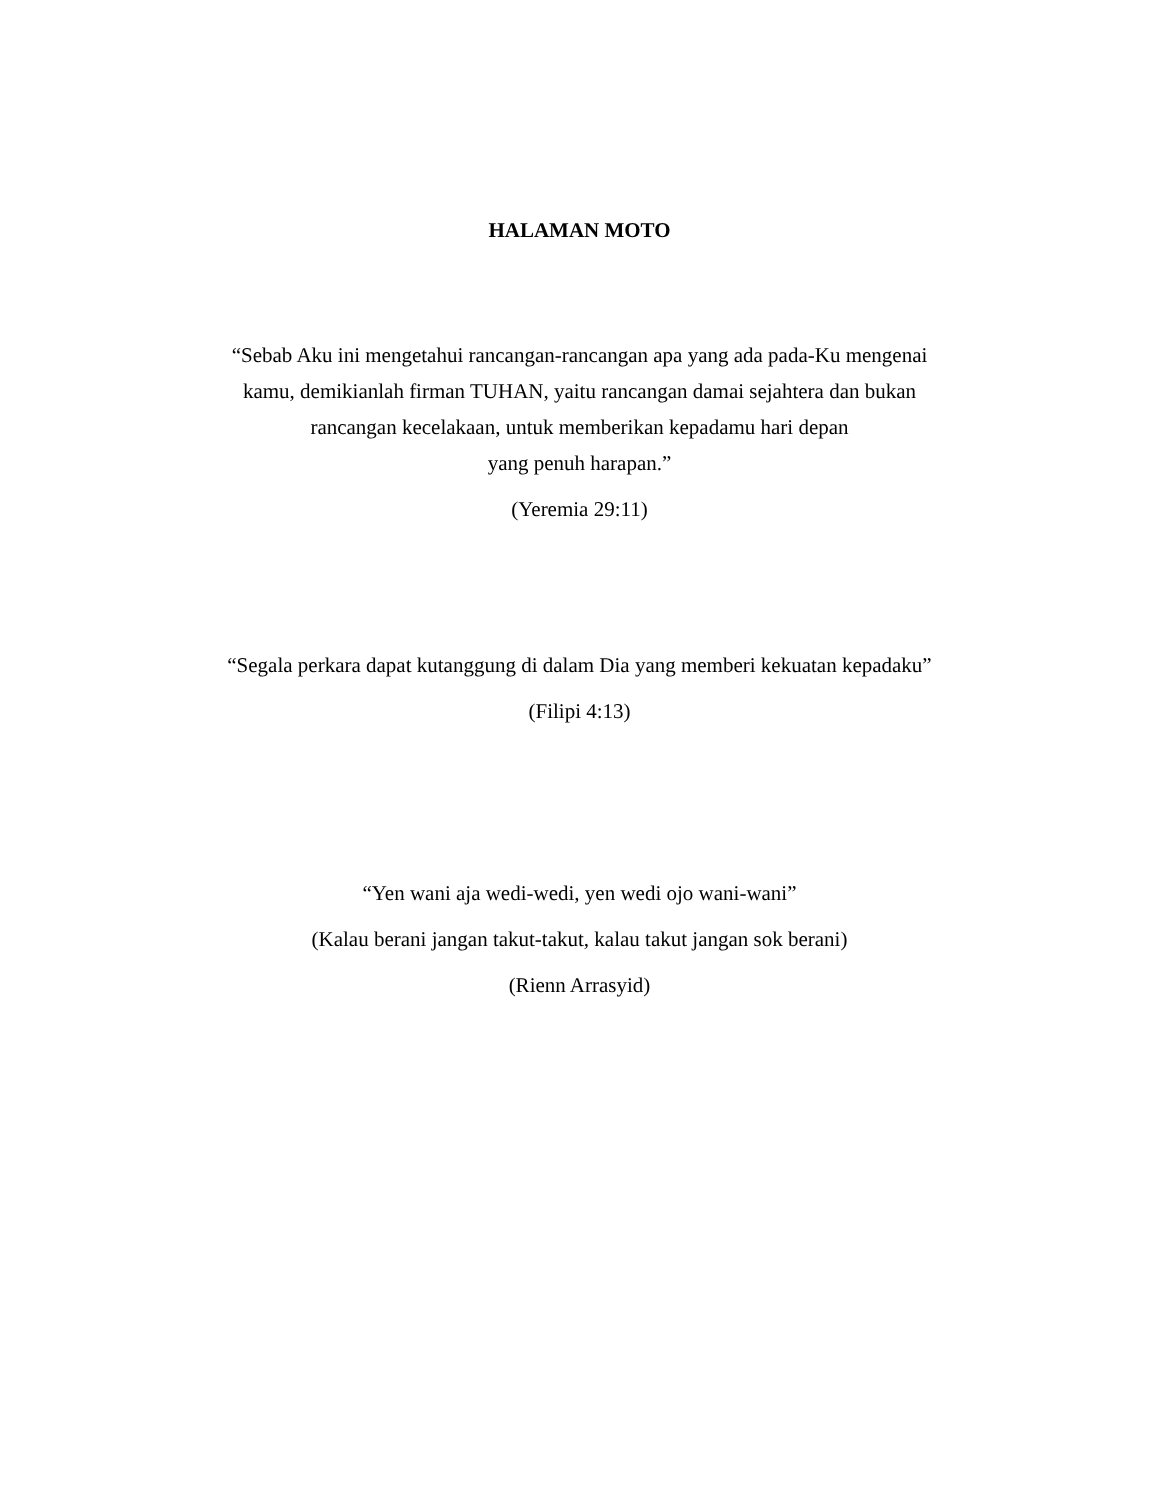HALAMAN MOTO
“Sebab Aku ini mengetahui rancangan-rancangan apa yang ada pada-Ku mengenai
kamu, demikianlah firman TUHAN, yaitu rancangan damai sejahtera dan bukan
rancangan kecelakaan, untuk memberikan kepadamu hari depan
yang penuh harapan.”
(Yeremia 29:11)
“Segala perkara dapat kutanggung di dalam Dia yang memberi kekuatan kepadaku”
(Filipi 4:13)
“Yen wani aja wedi-wedi, yen wedi ojo wani-wani”
(Kalau berani jangan takut-takut, kalau takut jangan sok berani)
(Rienn Arrasyid)